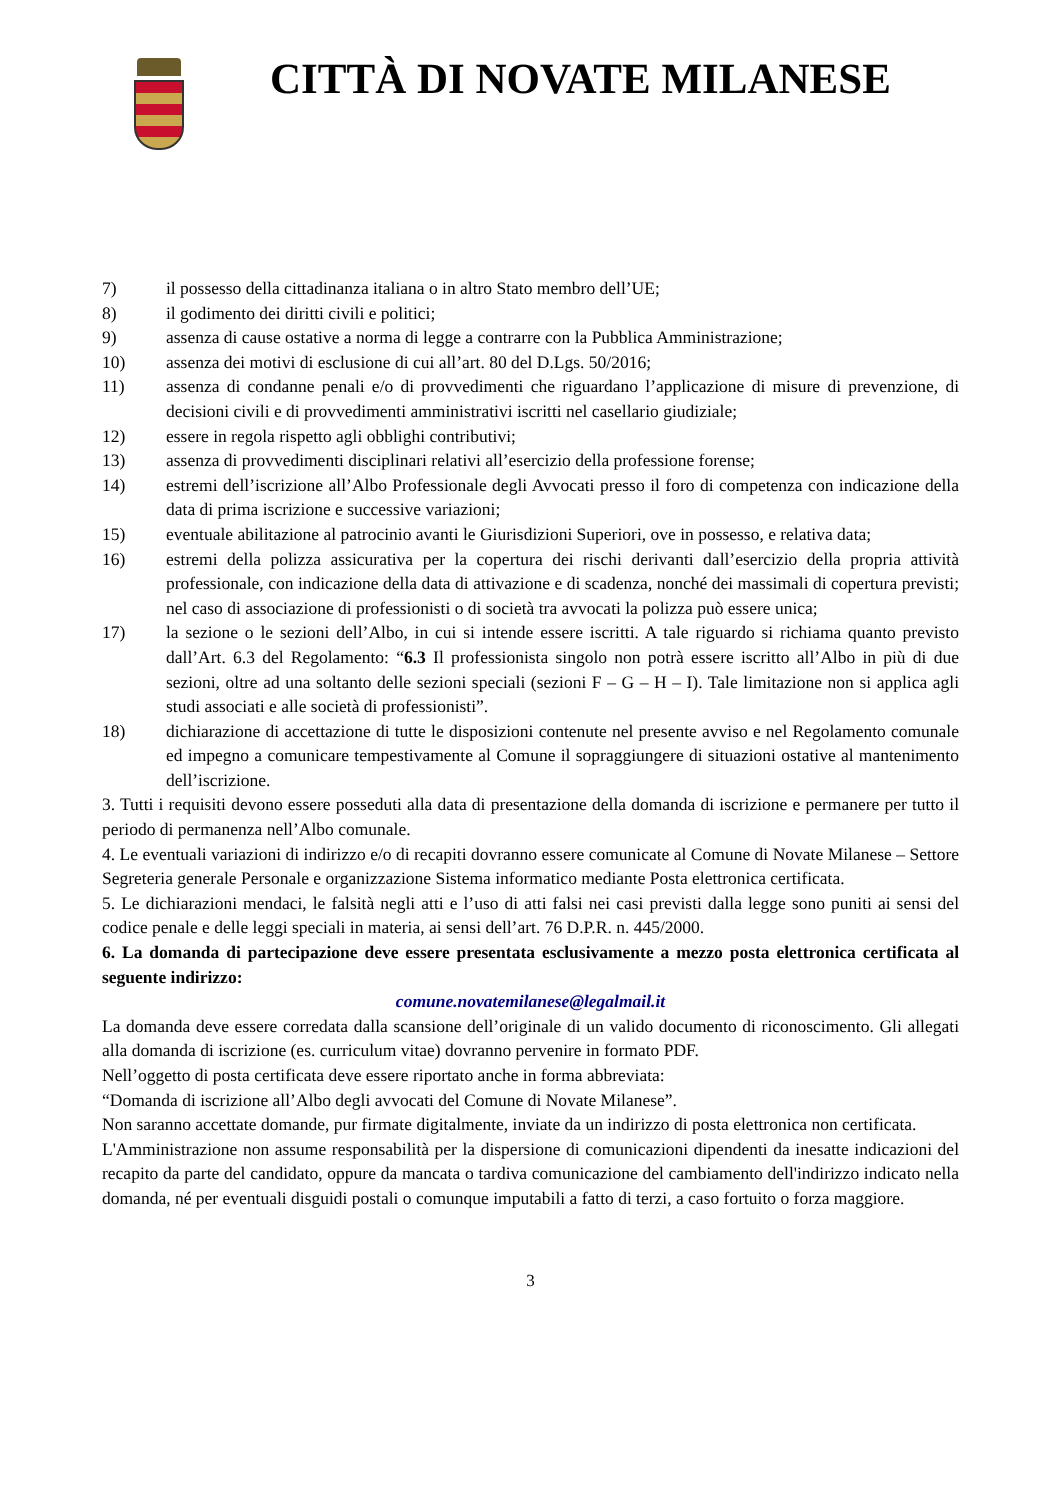CITTÀ DI NOVATE MILANESE
7) il possesso della cittadinanza italiana o in altro Stato membro dell’UE;
8) il godimento dei diritti civili e politici;
9) assenza di cause ostative a norma di legge a contrarre con la Pubblica Amministrazione;
10) assenza dei motivi di esclusione di cui all’art. 80 del D.Lgs. 50/2016;
11) assenza di condanne penali e/o di provvedimenti che riguardano l’applicazione di misure di prevenzione, di decisioni civili e di provvedimenti amministrativi iscritti nel casellario giudiziale;
12) essere in regola rispetto agli obblighi contributivi;
13) assenza di provvedimenti disciplinari relativi all’esercizio della professione forense;
14) estremi dell’iscrizione all’Albo Professionale degli Avvocati presso il foro di competenza con indicazione della data di prima iscrizione e successive variazioni;
15) eventuale abilitazione al patrocinio avanti le Giurisdizioni Superiori, ove in possesso, e relativa data;
16) estremi della polizza assicurativa per la copertura dei rischi derivanti dall’esercizio della propria attività professionale, con indicazione della data di attivazione e di scadenza, nonché dei massimali di copertura previsti; nel caso di associazione di professionisti o di società tra avvocati la polizza può essere unica;
17) la sezione o le sezioni dell’Albo, in cui si intende essere iscritti. A tale riguardo si richiama quanto previsto dall’Art. 6.3 del Regolamento: “6.3 Il professionista singolo non potrà essere iscritto all’Albo in più di due sezioni, oltre ad una soltanto delle sezioni speciali (sezioni F – G – H – I). Tale limitazione non si applica agli studi associati e alle società di professionisti”.
18) dichiarazione di accettazione di tutte le disposizioni contenute nel presente avviso e nel Regolamento comunale ed impegno a comunicare tempestivamente al Comune il sopraggiungere di situazioni ostative al mantenimento dell’iscrizione.
3. Tutti i requisiti devono essere posseduti alla data di presentazione della domanda di iscrizione e permanere per tutto il periodo di permanenza nell’Albo comunale.
4. Le eventuali variazioni di indirizzo e/o di recapiti dovranno essere comunicate al Comune di Novate Milanese – Settore Segreteria generale Personale e organizzazione Sistema informatico mediante Posta elettronica certificata.
5. Le dichiarazioni mendaci, le falsità negli atti e l’uso di atti falsi nei casi previsti dalla legge sono puniti ai sensi del codice penale e delle leggi speciali in materia, ai sensi dell’art. 76 D.P.R. n. 445/2000.
6. La domanda di partecipazione deve essere presentata esclusivamente a mezzo posta elettronica certificata al seguente indirizzo:
comune.novatemilanese@legalmail.it
La domanda deve essere corredata dalla scansione dell’originale di un valido documento di riconoscimento. Gli allegati alla domanda di iscrizione (es. curriculum vitae) dovranno pervenire in formato PDF.
Nell’oggetto di posta certificata deve essere riportato anche in forma abbreviata:
“Domanda di iscrizione all’Albo degli avvocati del Comune di Novate Milanese”.
Non saranno accettate domande, pur firmate digitalmente, inviate da un indirizzo di posta elettronica non certificata.
L'Amministrazione non assume responsabilità per la dispersione di comunicazioni dipendenti da inesatte indicazioni del recapito da parte del candidato, oppure da mancata o tardiva comunicazione del cambiamento dell'indirizzo indicato nella domanda, né per eventuali disguidi postali o comunque imputabili a fatto di terzi, a caso fortuito o forza maggiore.
3